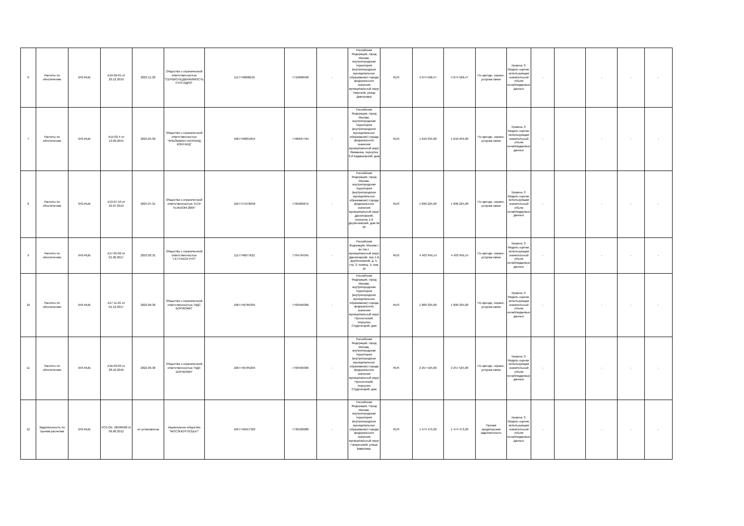| 6 | Расчеты по обеспечению | 643-RUB | А19-09-01 от 20.12.2019 | 2023.11.30 | Общество с ограниченной ответственностью "СЕРВИСНЕДВИЖИМОСТЬ РУСГИДРО" | 1117746808101 | 7710898590 | - | Российская Федерация, город Москва, внутригородская территория (внутригородское муниципальное образование) города федерального значения муниципальный округ Тверской, улица Дмитровка | RUS | 4 074 568,47 | 4 074 568,47 | По аренде, охране, услугам связи | Уровень 3: Модель оценки, использующая значительный объем ненаблюдаемых данных | - | | - | - | - |
| 7 | Расчеты по обеспечению | 643-RUB | А15-02-4 от 13.02.2015 | 2023.04.30 | Общество с ограниченной ответственностью "ФЛЕЙШМАН-ХИЛЛАРД ВЭНГАРД" | 1067758831854 | 7706637764 | - | Российская Федерация, город Москва, внутригородская территория (внутригородское муниципальное образование) города федерального значения муниципальный округ Якиманка, переулок 2-й Кадашевский, дом | RUS | 1 810 934,00 | 1 810 934,00 | По аренде, охране, услугам связи | Уровень 3: Модель оценки, использующая значительный объем ненаблюдаемых данных | - | | - | - | - |
| 8 | Расчеты по обеспечению | 643-RUB | А13-07-10 от 29.07.2013 | 2025.07.31 | Общество с ограниченной ответственностью "ЕСИ ТЕЛЕКОМ 2005" | 1057747278258 | 7705669675 | - | Российская Федерация, город Москва, внутригородская территория (внутригородское муниципальное образование) города федерального значения муниципальный округ Даниловский, переулок 1-й Дербеневский, дом № 29 | RUS | 1 896 225,00 | 1 896 225,00 | По аренде, охране, услугам связи | Уровень 3: Модель оценки, использующая значительный объем ненаблюдаемых данных | - | | - | - | - |
| 9 | Расчеты по обеспечению | 643-RUB | А17-05-02 от 01.06.2017 | 2023.03.31 | Общество с ограниченной ответственностью "ГЕТТАКСИ РУС" | 1117746877621 | 7704794345 | - | Российская Федерация, Москва г, вн.тер.г. муниципальный округ Даниловский, пер 1-й Дербеневский, д. 5, стр. 2, помещ. V, ком. 10 | RUS | 4 403 949,14 | 4 403 949,14 | По аренде, охране, услугам связи | Уровень 3: Модель оценки, использующая значительный объем ненаблюдаемых данных | - | | - | - | - |
| 10 | Расчеты по обеспечению | 643-RUB | А17-11-01 от 01.12.2017 | 2022.09.30 | Общество с ограниченной ответственностью "ИДС БОРЖОМИ" | 1067746785204 | 7703599366 | - | Российская Федерация, город Москва, внутригородская территория (внутригородское муниципальное образование) города федерального значения муниципальный округ Пресненский, переулок Студенецкий, дом | RUS | 1 800 325,00 | 1 800 325,00 | По аренде, охране, услугам связи | Уровень 3: Модель оценки, использующая значительный объем ненаблюдаемых данных | - | | - | - | - |
| 11 | Расчеты по обеспечению | 643-RUB | А16-09-03 от 28.10.2016 | 2022.09.30 | Общество с ограниченной ответственностью "ИДС БОРЖОМИ" | 1067746785204 | 7703599366 | - | Российская Федерация, город Москва, внутригородская территория (внутригородское муниципальное образование) города федерального значения муниципальный округ Пресненский, переулок Студенецкий, дом | RUS | 2 257 525,00 | 2 257 525,00 | По аренде, охране, услугам связи | Уровень 3: Модель оценки, использующая значительный объем ненаблюдаемых данных | - | | - | - | - |
| 12 | Задолженность по прочим расчетам | 643-RUB | УСЛ.ОБ. 58596568 от 06.06.2012 | не установлена | Акционерное общество "МОСЭНЕРГОСБЫТ" | 1057746557329 | 7736520080 | - | Российская Федерация, Город Москва, внутригородская территория (внутригородское муниципальное образование) города федерального значения муниципальный округ Гагаринский, улица Вавилова, | RUS | 1 474 473,20 | 1 474 473,20 | Прочая кредиторская задолженность | Уровень 3: Модель оценки, использующая значительный объем ненаблюдаемых данных | - | | - | - | - |